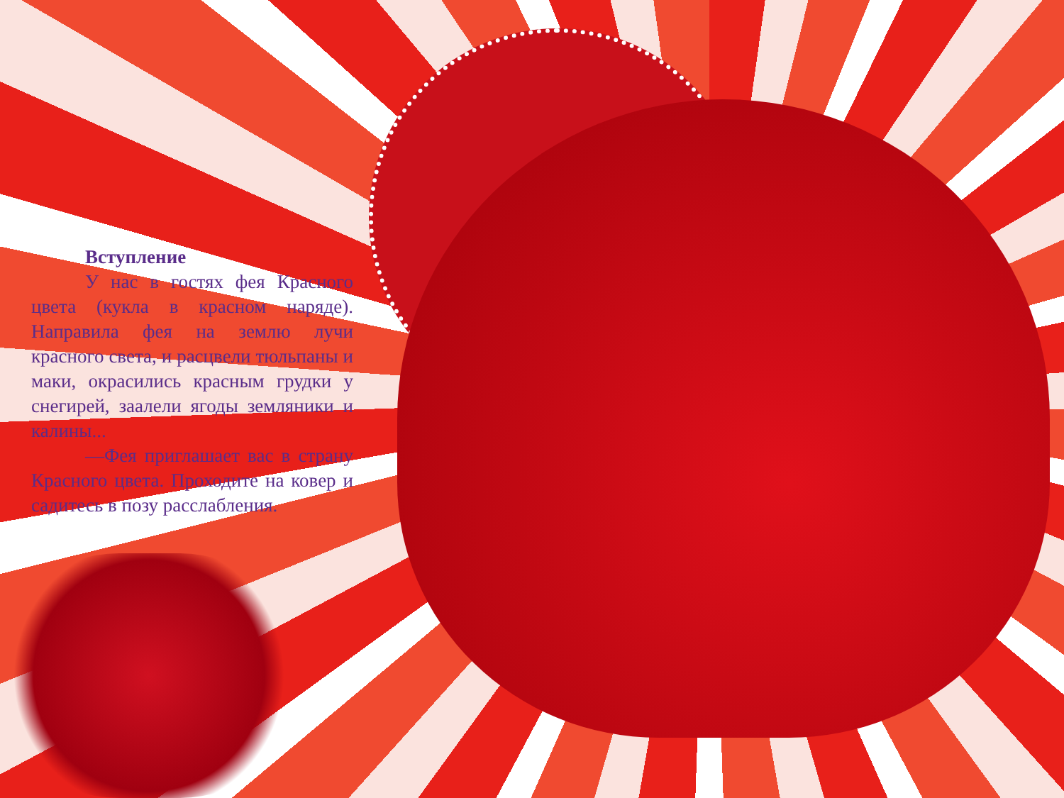Вступление
У нас в гостях фея Красного цвета (кукла в красном наряде). Направила фея на землю лучи красного света, и расцвели тюльпаны и маки, окрасились красным грудки у снегирей, заалели ягоды земляники и калины...
—Фея приглашает вас в страну Красного цвета. Проходите на ковер и садитесь в позу расслабления.